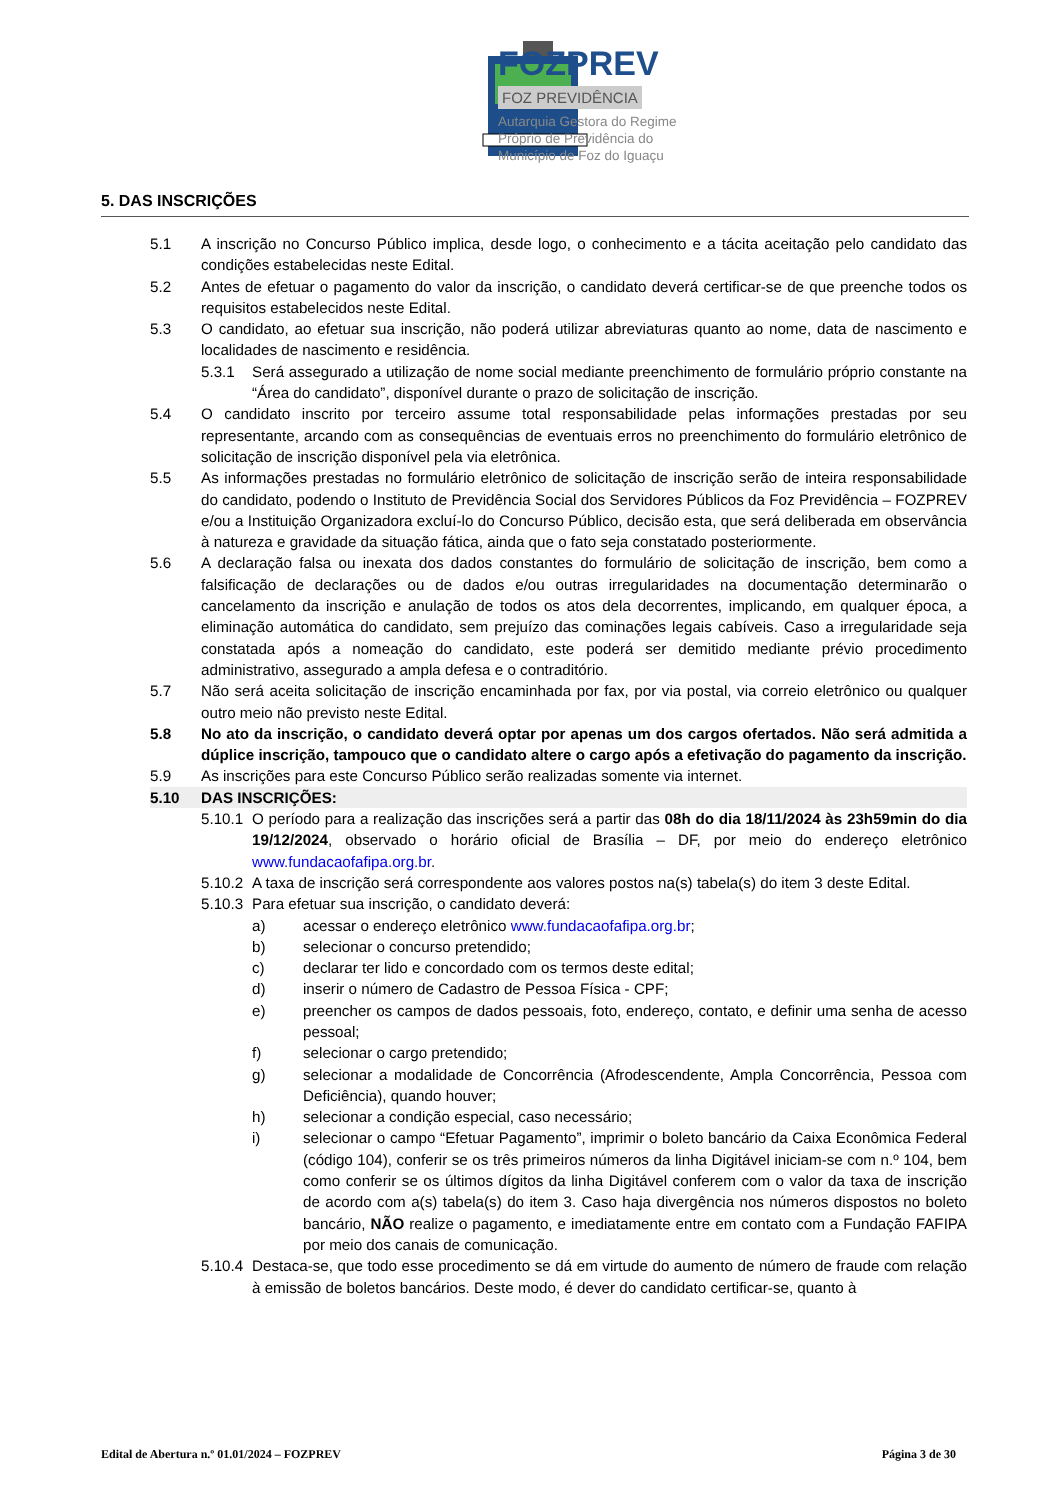FOZPREV
FOZ PREVIDÊNCIA
Autarquia Gestora do Regime
Próprio de Previdência do
Município de Foz do Iguaçu
5. DAS INSCRIÇÕES
5.1 A inscrição no Concurso Público implica, desde logo, o conhecimento e a tácita aceitação pelo candidato das condições estabelecidas neste Edital.
5.2 Antes de efetuar o pagamento do valor da inscrição, o candidato deverá certificar-se de que preenche todos os requisitos estabelecidos neste Edital.
5.3 O candidato, ao efetuar sua inscrição, não poderá utilizar abreviaturas quanto ao nome, data de nascimento e localidades de nascimento e residência.
5.3.1 Será assegurado a utilização de nome social mediante preenchimento de formulário próprio constante na “Área do candidato”, disponível durante o prazo de solicitação de inscrição.
5.4 O candidato inscrito por terceiro assume total responsabilidade pelas informações prestadas por seu representante, arcando com as consequências de eventuais erros no preenchimento do formulário eletrônico de solicitação de inscrição disponível pela via eletrônica.
5.5 As informações prestadas no formulário eletrônico de solicitação de inscrição serão de inteira responsabilidade do candidato, podendo o Instituto de Previdência Social dos Servidores Públicos da Foz Previdência – FOZPREV e/ou a Instituição Organizadora excluí-lo do Concurso Público, decisão esta, que será deliberada em observância à natureza e gravidade da situação fática, ainda que o fato seja constatado posteriormente.
5.6 A declaração falsa ou inexata dos dados constantes do formulário de solicitação de inscrição, bem como a falsificação de declarações ou de dados e/ou outras irregularidades na documentação determinarão o cancelamento da inscrição e anulação de todos os atos dela decorrentes, implicando, em qualquer época, a eliminação automática do candidato, sem prejuízo das cominações legais cabíveis. Caso a irregularidade seja constatada após a nomeação do candidato, este poderá ser demitido mediante prévio procedimento administrativo, assegurado a ampla defesa e o contraditório.
5.7 Não será aceita solicitação de inscrição encaminhada por fax, por via postal, via correio eletrônico ou qualquer outro meio não previsto neste Edital.
5.8 No ato da inscrição, o candidato deverá optar por apenas um dos cargos ofertados. Não será admitida a dúplice inscrição, tampouco que o candidato altere o cargo após a efetivação do pagamento da inscrição.
5.9 As inscrições para este Concurso Público serão realizadas somente via internet.
5.10 DAS INSCRIÇÕES:
5.10.1 O período para a realização das inscrições será a partir das 08h do dia 18/11/2024 às 23h59min do dia 19/12/2024, observado o horário oficial de Brasília – DF, por meio do endereço eletrônico www.fundacaofafipa.org.br.
5.10.2 A taxa de inscrição será correspondente aos valores postos na(s) tabela(s) do item 3 deste Edital.
5.10.3 Para efetuar sua inscrição, o candidato deverá:
a) acessar o endereço eletrônico www.fundacaofafipa.org.br;
b) selecionar o concurso pretendido;
c) declarar ter lido e concordado com os termos deste edital;
d) inserir o número de Cadastro de Pessoa Física - CPF;
e) preencher os campos de dados pessoais, foto, endereço, contato, e definir uma senha de acesso pessoal;
f) selecionar o cargo pretendido;
g) selecionar a modalidade de Concorrência (Afrodescendente, Ampla Concorrência, Pessoa com Deficiência), quando houver;
h) selecionar a condição especial, caso necessário;
i) selecionar o campo “Efetuar Pagamento”, imprimir o boleto bancário da Caixa Econômica Federal (código 104), conferir se os três primeiros números da linha Digitável iniciam-se com n.º 104, bem como conferir se os últimos dígitos da linha Digitável conferem com o valor da taxa de inscrição de acordo com a(s) tabela(s) do item 3. Caso haja divergência nos números dispostos no boleto bancário, NÃO realize o pagamento, e imediatamente entre em contato com a Fundação FAFIPA por meio dos canais de comunicação.
5.10.4 Destaca-se, que todo esse procedimento se dá em virtude do aumento de número de fraude com relação à emissão de boletos bancários. Deste modo, é dever do candidato certificar-se, quanto à
Edital de Abertura n.º 01.01/2024 – FOZPREV Página 3 de 30